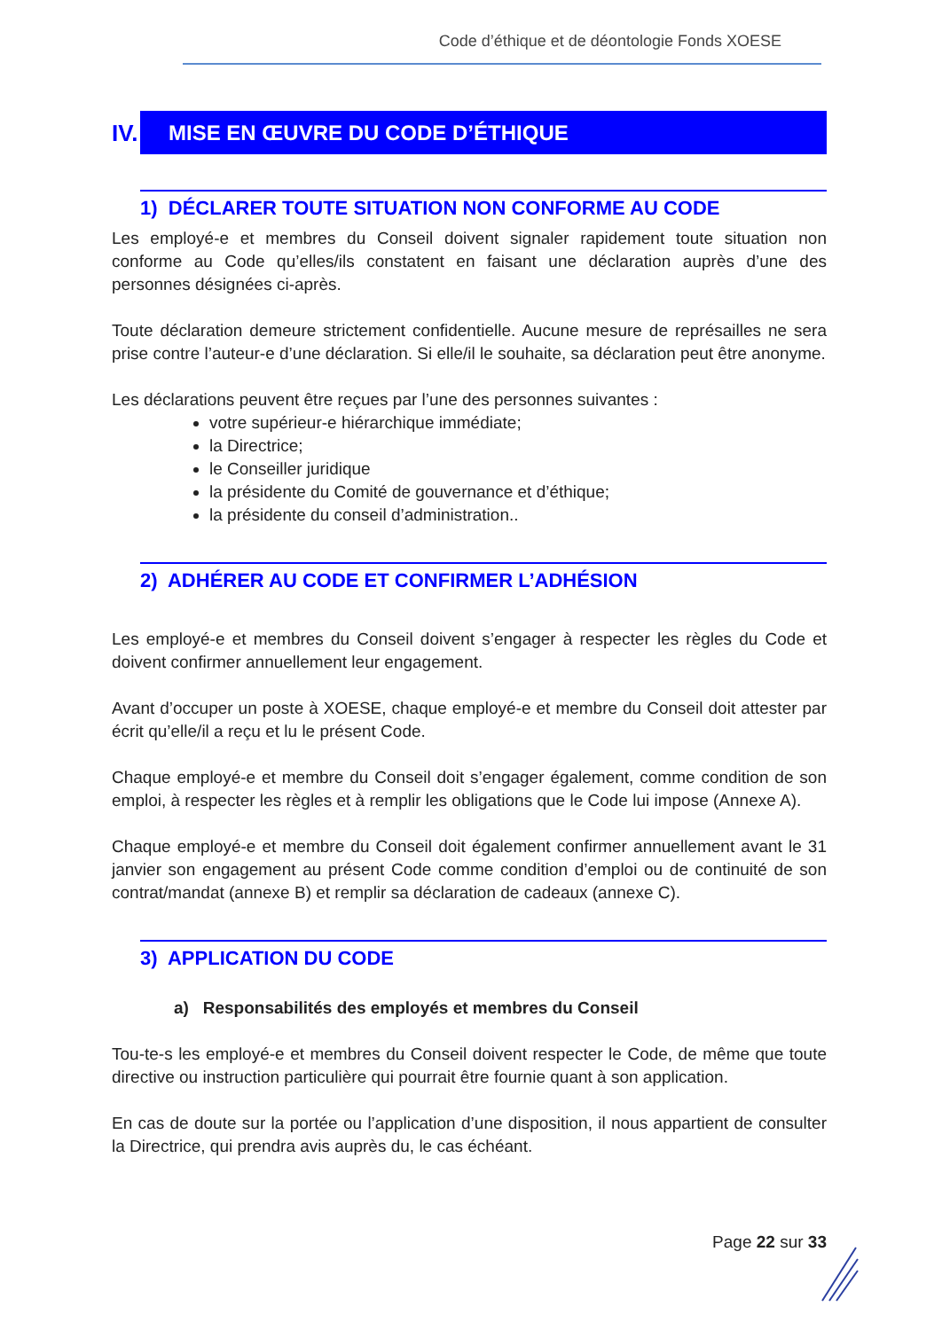Code d’éthique et de déontologie Fonds XOESE
IV. MISE EN ŒUVRE DU CODE D’ÉTHIQUE
1) DÉCLARER TOUTE SITUATION NON CONFORME AU CODE
Les employé-e et membres du Conseil doivent signaler rapidement toute situation non conforme au Code qu’elles/ils constatent en faisant une déclaration auprès d’une des personnes désignées ci-après.
Toute déclaration demeure strictement confidentielle. Aucune mesure de représailles ne sera prise contre l’auteur-e d’une déclaration. Si elle/il le souhaite, sa déclaration peut être anonyme.
Les déclarations peuvent être reçues par l’une des personnes suivantes :
votre supérieur-e hiérarchique immédiate;
la Directrice;
le Conseiller juridique
la présidente du Comité de gouvernance et d’éthique;
la présidente du conseil d’administration..
2) ADHÉRER AU CODE ET CONFIRMER L’ADHÉSION
Les employé-e et membres du Conseil doivent s’engager à respecter les règles du Code et doivent confirmer annuellement leur engagement.
Avant d’occuper un poste à XOESE, chaque employé-e et membre du Conseil doit attester par écrit qu’elle/il a reçu et lu le présent Code.
Chaque employé-e et membre du Conseil doit s’engager également, comme condition de son emploi, à respecter les règles et à remplir les obligations que le Code lui impose (Annexe A).
Chaque employé-e et membre du Conseil doit également confirmer annuellement avant le 31 janvier son engagement au présent Code comme condition d’emploi ou de continuité de son contrat/mandat (annexe B) et remplir sa déclaration de cadeaux (annexe C).
3) APPLICATION DU CODE
a) Responsabilités des employés et membres du Conseil
Tou-te-s les employé-e et membres du Conseil doivent respecter le Code, de même que toute directive ou instruction particulière qui pourrait être fournie quant à son application.
En cas de doute sur la portée ou l’application d’une disposition, il nous appartient de consulter la Directrice, qui prendra avis auprès du, le cas échéant.
Page 22 sur 33